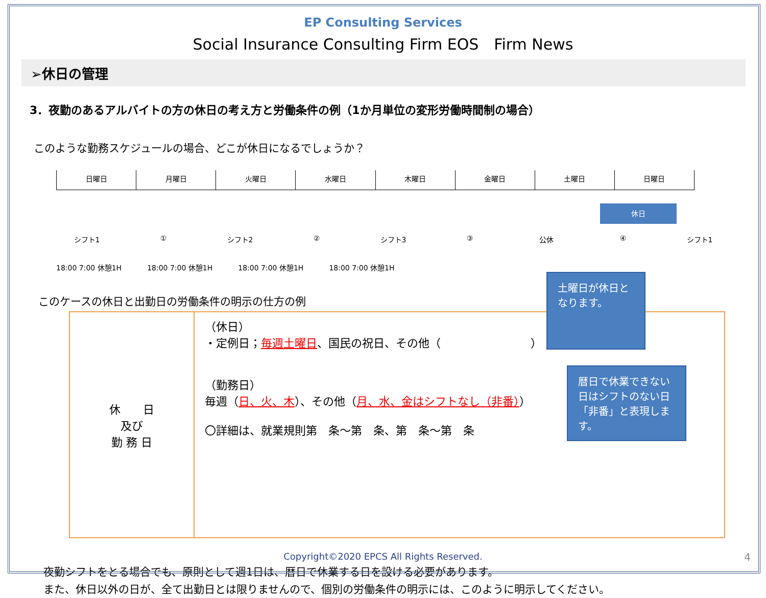EP Consulting Services
Social Insurance Consulting Firm EOS　Firm News
➢休日の管理
3．夜勤のあるアルバイトの方の休日の考え方と労働条件の例（1か月単位の変形労働時間制の場合）
このような勤務スケジュールの場合、どこが休日になるでしょうか？
日曜日 月曜日 火曜日 水曜日 木曜日 金曜日 土曜日 日曜日
休日
シフト1 ① シフト2 ② シフト3 ③ 公休 ④ シフト1
18:00 7:00 休憩1H 18:00 7:00 休憩1H 18:00 7:00 休憩1H 18:00 7:00 休憩1H
このケースの休日と出勤日の労働条件の明示の仕方の例
| 休 日 及び 勤 務 日 | （休日） ・定例日； 毎週土曜日 、国民の祝日、その他（ ） （勤務日） 毎週（ 日、火、木 ）、その他（ 月、水、金はシフトなし（非番） ） 〇詳細は、就業規則第 条～第 条、第 条～第 条 |
土曜日が休日となります。
暦日で休業できない日はシフトのない日「非番」と表現します。
夜勤シフトをとる場合でも、原則として週1日は、暦日で休業する日を設ける必要があります。
また、休日以外の日が、全て出勤日とは限りませんので、個別の労働条件の明示には、このように明示してください。
Copyright©2020 EPCS All Rights Reserved.
4